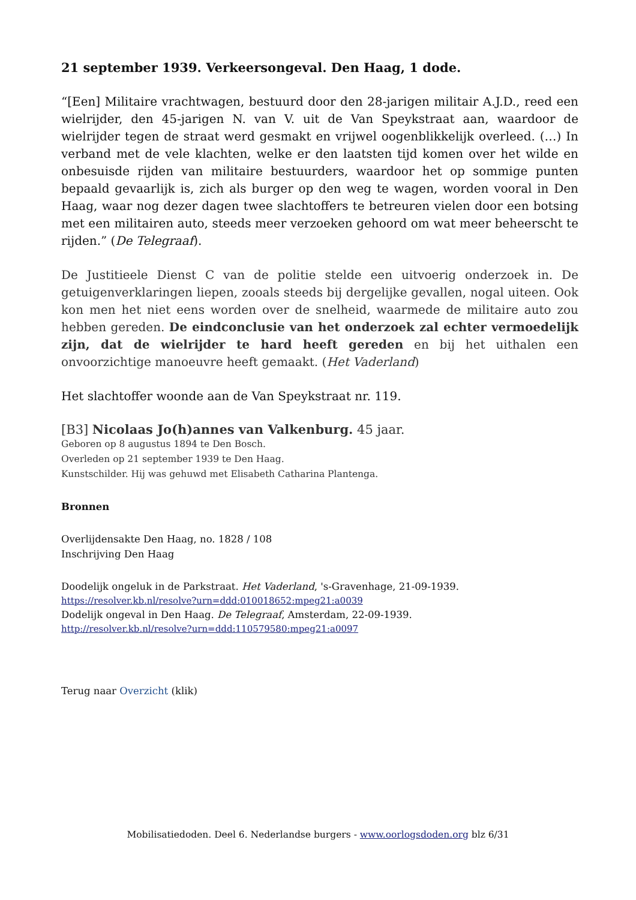21 september 1939. Verkeersongeval. Den Haag, 1 dode.
“[Een] Militaire vrachtwagen, bestuurd door den 28-jarigen militair A.J.D., reed een wielrijder, den 45-jarigen N. van V. uit de Van Speykstraat aan, waardoor de wielrijder tegen de straat werd gesmakt en vrijwel oogenblikkelijk overleed. (…) In verband met de vele klachten, welke er den laatsten tijd komen over het wilde en onbesuisde rijden van militaire bestuurders, waardoor het op sommige punten bepaald gevaarlijk is, zich als burger op den weg te wagen, worden vooral in Den Haag, waar nog dezer dagen twee slachtoffers te betreuren vielen door een botsing met een militairen auto, steeds meer verzoeken gehoord om wat meer beheerscht te rijden.” (De Telegraaf).
De Justitieele Dienst C van de politie stelde een uitvoerig onderzoek in. De getuigenverklaringen liepen, zooals steeds bij dergelijke gevallen, nogal uiteen. Ook kon men het niet eens worden over de snelheid, waarmede de militaire auto zou hebben gereden. De eindconclusie van het onderzoek zal echter vermoedelijk zijn, dat de wielrijder te hard heeft gereden en bij het uithalen een onvoorzichtige manoeuvre heeft gemaakt. (Het Vaderland)
Het slachtoffer woonde aan de Van Speykstraat nr. 119.
[B3] Nicolaas Jo(h)annes van Valkenburg. 45 jaar.
Geboren op 8 augustus 1894 te Den Bosch.
Overleden op 21 september 1939 te Den Haag.
Kunstschilder. Hij was gehuwd met Elisabeth Catharina Plantenga.
Bronnen
Overlijdensakte Den Haag, no. 1828 / 108
Inschrijving Den Haag
Doodelijk ongeluk in de Parkstraat. Het Vaderland, 's-Gravenhage, 21-09-1939.
https://resolver.kb.nl/resolve?urn=ddd:010018652:mpeg21:a0039
Dodelijk ongeval in Den Haag. De Telegraaf, Amsterdam, 22-09-1939.
http://resolver.kb.nl/resolve?urn=ddd:110579580:mpeg21:a0097
Terug naar Overzicht (klik)
Mobilisatiedoden. Deel 6. Nederlandse burgers - www.oorlogsdoden.org blz 6/31